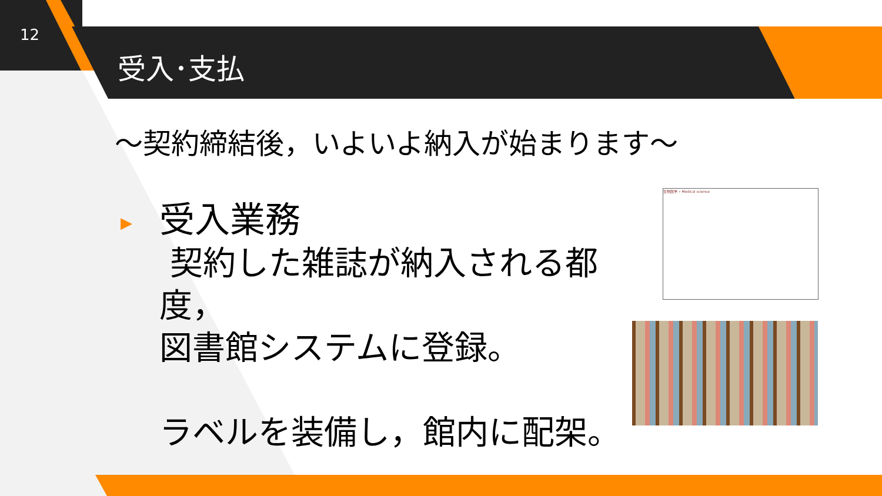12
受入･支払
～契約締結後，いよいよ納入が始まります～
▶ 受入業務
契約した雑誌が納入される都度，
図書館システムに登録。
ラベルを装備し，館内に配架。
生物医学 » Medical science